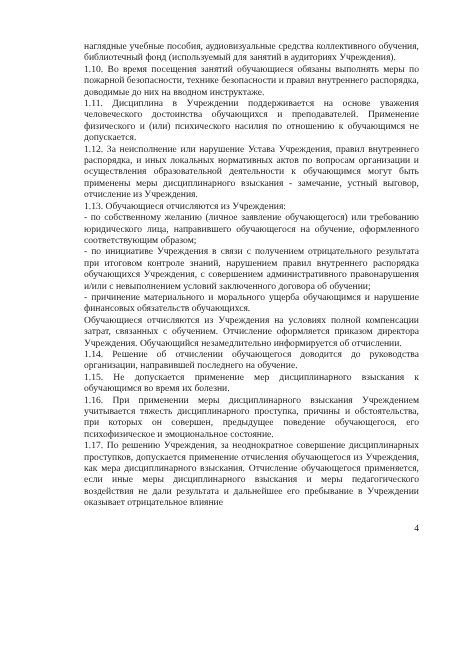наглядные учебные пособия, аудиовизуальные средства коллективного обучения, библиотечный фонд (используемый для занятий в аудиториях Учреждения).
1.10. Во время посещения занятий обучающиеся обязаны выполнять меры по пожарной безопасности, технике безопасности и правил внутреннего распорядка, доводимые до них на вводном инструктаже.
1.11. Дисциплина в Учреждении поддерживается на основе уважения человеческого достоинства обучающихся и преподавателей. Применение физического и (или) психического насилия по отношению к обучающимся не допускается.
1.12. За неисполнение или нарушение Устава Учреждения, правил внутреннего распорядка, и иных локальных нормативных актов по вопросам организации и осуществления образовательной деятельности к обучающимся могут быть применены меры дисциплинарного взыскания - замечание, устный выговор, отчисление из Учреждения.
1.13. Обучающиеся отчисляются из Учреждения:
- по собственному желанию (личное заявление обучающегося) или требованию юридического лица, направившего обучающегося на обучение, оформленного соответствующим образом;
- по инициативе Учреждения в связи с получением отрицательного результата при итоговом контроле знаний, нарушением правил внутреннего распорядка обучающихся Учреждения, с совершением административного правонарушения и/или с невыполнением условий заключенного договора об обучении;
- причинение материального и морального ущерба обучающимся и нарушение финансовых обязательств обучающихся.
Обучающиеся отчисляются из Учреждения на условиях полной компенсации затрат, связанных с обучением. Отчисление оформляется приказом директора Учреждения. Обучающийся незамедлительно информируется об отчислении.
1.14. Решение об отчислении обучающегося доводится до руководства организации, направившей последнего на обучение.
1.15. Не допускается применение мер дисциплинарного взыскания к обучающимся во время их болезни.
1.16. При применении меры дисциплинарного взыскания Учреждением учитывается тяжесть дисциплинарного проступка, причины и обстоятельства, при которых он совершен, предыдущее поведение обучающегося, его психофизическое и эмоциональное состояние.
1.17. По решению Учреждения, за неоднократное совершение дисциплинарных проступков, допускается применение отчисления обучающегося из Учреждения, как мера дисциплинарного взыскания. Отчисление обучающегося применяется, если иные меры дисциплинарного взыскания и меры педагогического воздействия не дали результата и дальнейшее его пребывание в Учреждении оказывает отрицательное влияние
4